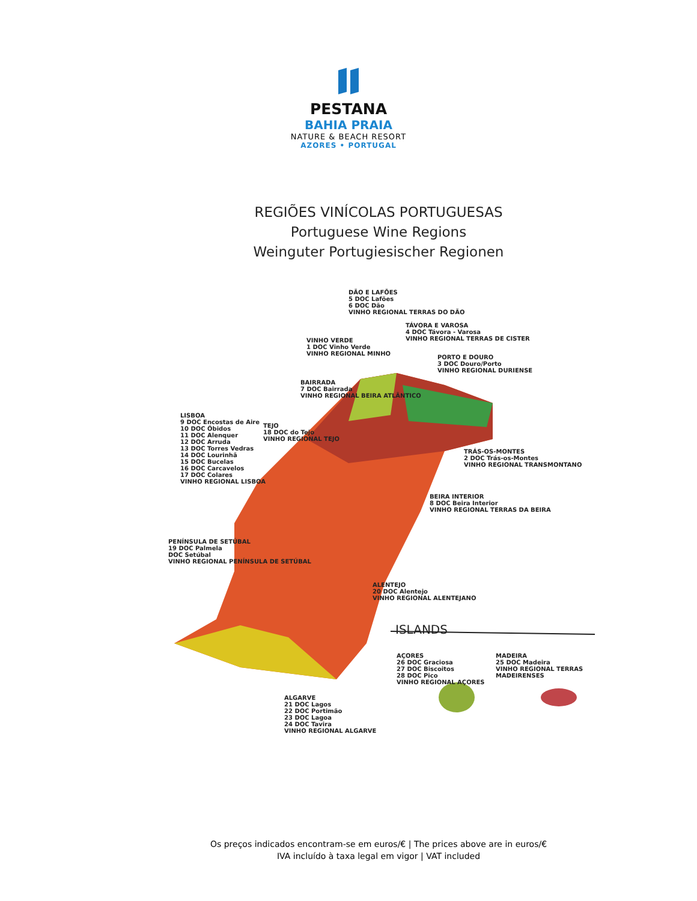PESTANA
BAHIA PRAIA
NATURE & BEACH RESORT
AZORES • PORTUGAL
REGIÕES VINÍCOLAS PORTUGUESAS
Portuguese Wine Regions
Weinguter Portugiesischer Regionen
DÃO E LAFÕES
5 DOC Lafões
6 DOC Dão
VINHO REGIONAL TERRAS DO DÃO
TÁVORA E VAROSA
4 DOC Távora - Varosa
VINHO REGIONAL TERRAS DE CISTER
VINHO VERDE
1 DOC Vinho Verde
VINHO REGIONAL MINHO
PORTO E DOURO
3 DOC Douro/Porto
VINHO REGIONAL DURIENSE
BAIRRADA
7 DOC Bairrada
VINHO REGIONAL BEIRA ATLÂNTICO
LISBOA
9 DOC Encostas de Aire
10 DOC Óbidos
11 DOC Alenquer
12 DOC Arruda
13 DOC Torres Vedras
14 DOC Lourinhã
15 DOC Bucelas
16 DOC Carcavelos
17 DOC Colares
VINHO REGIONAL LISBOA
TEJO
18 DOC do Tejo
VINHO REGIONAL TEJO
TRÁS-OS-MONTES
2 DOC Trás-os-Montes
VINHO REGIONAL TRANSMONTANO
BEIRA INTERIOR
8 DOC Beira Interior
VINHO REGIONAL TERRAS DA BEIRA
PENÍNSULA DE SETÚBAL
19 DOC Palmela
DOC Setúbal
VINHO REGIONAL PENÍNSULA DE SETÚBAL
ALENTEJO
20 DOC Alentejo
VINHO REGIONAL ALENTEJANO
ISLANDS
AÇORES
26 DOC Graciosa
27 DOC Biscoitos
28 DOC Pico
VINHO REGIONAL AÇORES
MADEIRA
25 DOC Madeira
VINHO REGIONAL TERRAS MADEIRENSES
ALGARVE
21 DOC Lagos
22 DOC Portimão
23 DOC Lagoa
24 DOC Tavira
VINHO REGIONAL ALGARVE
Os preços indicados encontram-se em euros/€ | The prices above are in euros/€
IVA incluído à taxa legal em vigor | VAT included